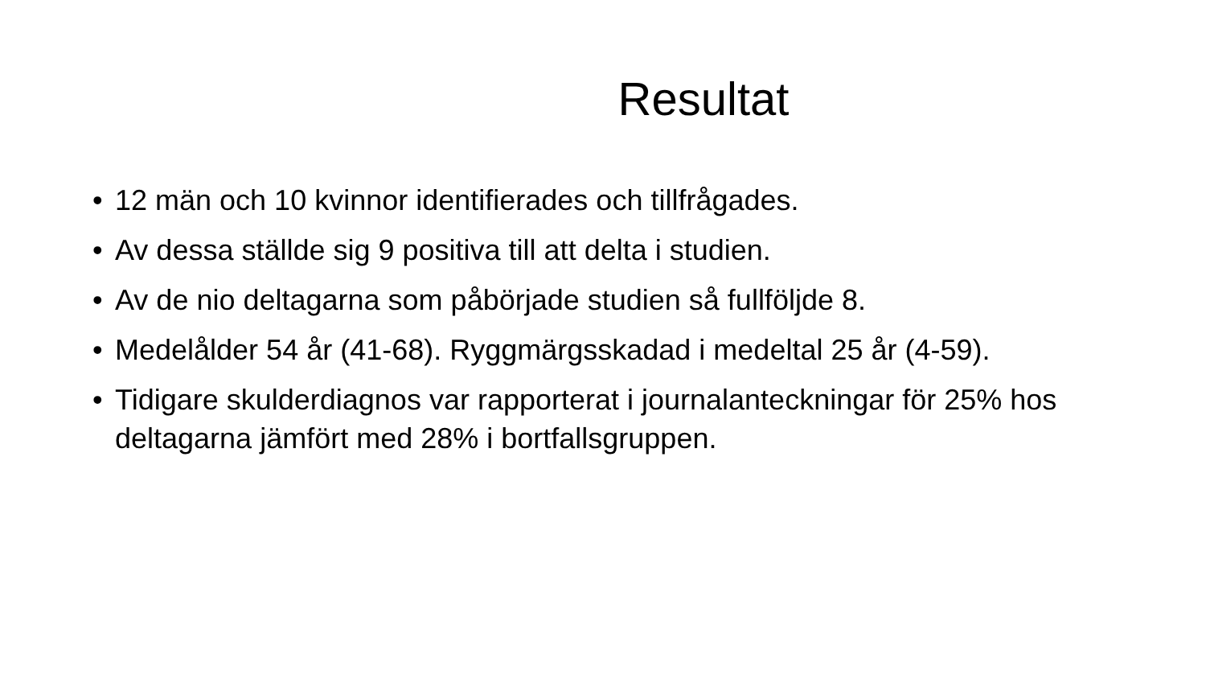Resultat
• 12 män och 10 kvinnor identifierades och tillfrågades.
• Av dessa ställde sig 9 positiva till att delta i studien.
• Av de nio deltagarna som påbörjade studien så fullföljde 8.
• Medelålder 54 år (41-68). Ryggmärgsskadad i medeltal 25 år (4-59).
• Tidigare skulderdiagnos var rapporterat i journalanteckningar för 25% hos deltagarna jämfört med 28% i bortfallsgruppen.